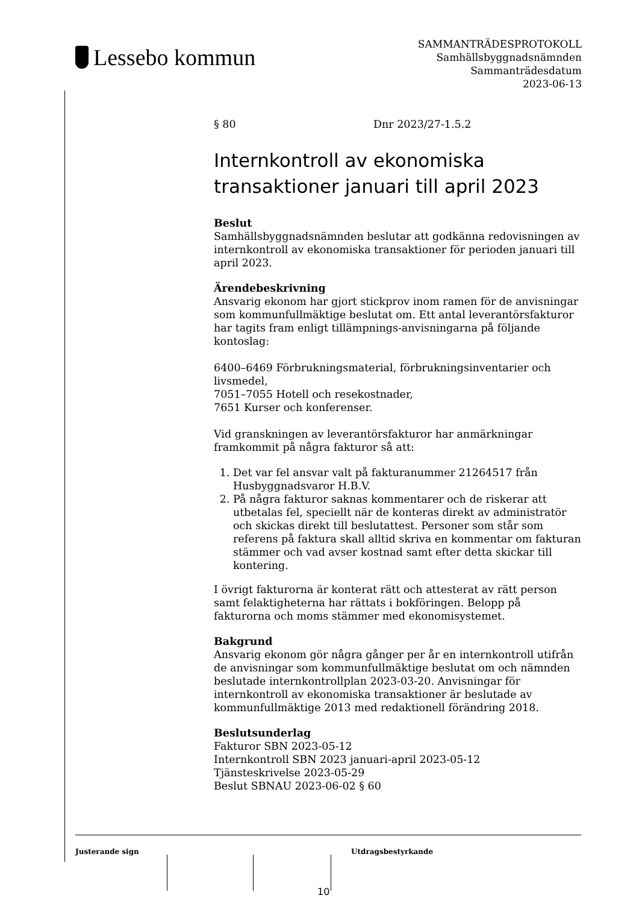Lessebo kommun
SAMMANTRÄDESPROTOKOLL
Samhällsbyggnadsnämnden
Sammanträdesdatum
2023-06-13
§ 80 Dnr 2023/27-1.5.2
Internkontroll av ekonomiska transaktioner januari till april 2023
Beslut
Samhällsbyggnadsnämnden beslutar att godkänna redovisningen av internkontroll av ekonomiska transaktioner för perioden januari till april 2023.
Ärendebeskrivning
Ansvarig ekonom har gjort stickprov inom ramen för de anvisningar som kommunfullmäktige beslutat om. Ett antal leverantörsfakturor har tagits fram enligt tillämpnings-anvisningarna på följande kontoslag:
6400–6469 Förbrukningsmaterial, förbrukningsinventarier och livsmedel,
7051–7055 Hotell och resekostnader,
7651 Kurser och konferenser.
Vid granskningen av leverantörsfakturor har anmärkningar framkommit på några fakturor så att:
1. Det var fel ansvar valt på fakturanummer 21264517 från Husbyggnadsvaror H.B.V.
2. På några fakturor saknas kommentarer och de riskerar att utbetalas fel, speciellt när de konteras direkt av administratör och skickas direkt till beslutattest. Personer som står som referens på faktura skall alltid skriva en kommentar om fakturan stämmer och vad avser kostnad samt efter detta skickar till kontering.
I övrigt fakturorna är konterat rätt och attesterat av rätt person samt felaktigheterna har rättats i bokföringen. Belopp på fakturorna och moms stämmer med ekonomisystemet.
Bakgrund
Ansvarig ekonom gör några gånger per år en internkontroll utifrån de anvisningar som kommunfullmäktige beslutat om och nämnden beslutade internkontrollplan 2023-03-20. Anvisningar för internkontroll av ekonomiska transaktioner är beslutade av kommunfullmäktige 2013 med redaktionell förändring 2018.
Beslutsunderlag
Fakturor SBN 2023-05-12
Internkontroll SBN 2023 januari-april 2023-05-12
Tjänsteskrivelse 2023-05-29
Beslut SBNAU 2023-06-02 § 60
Justerande sign Utdragsbestyrkande
10